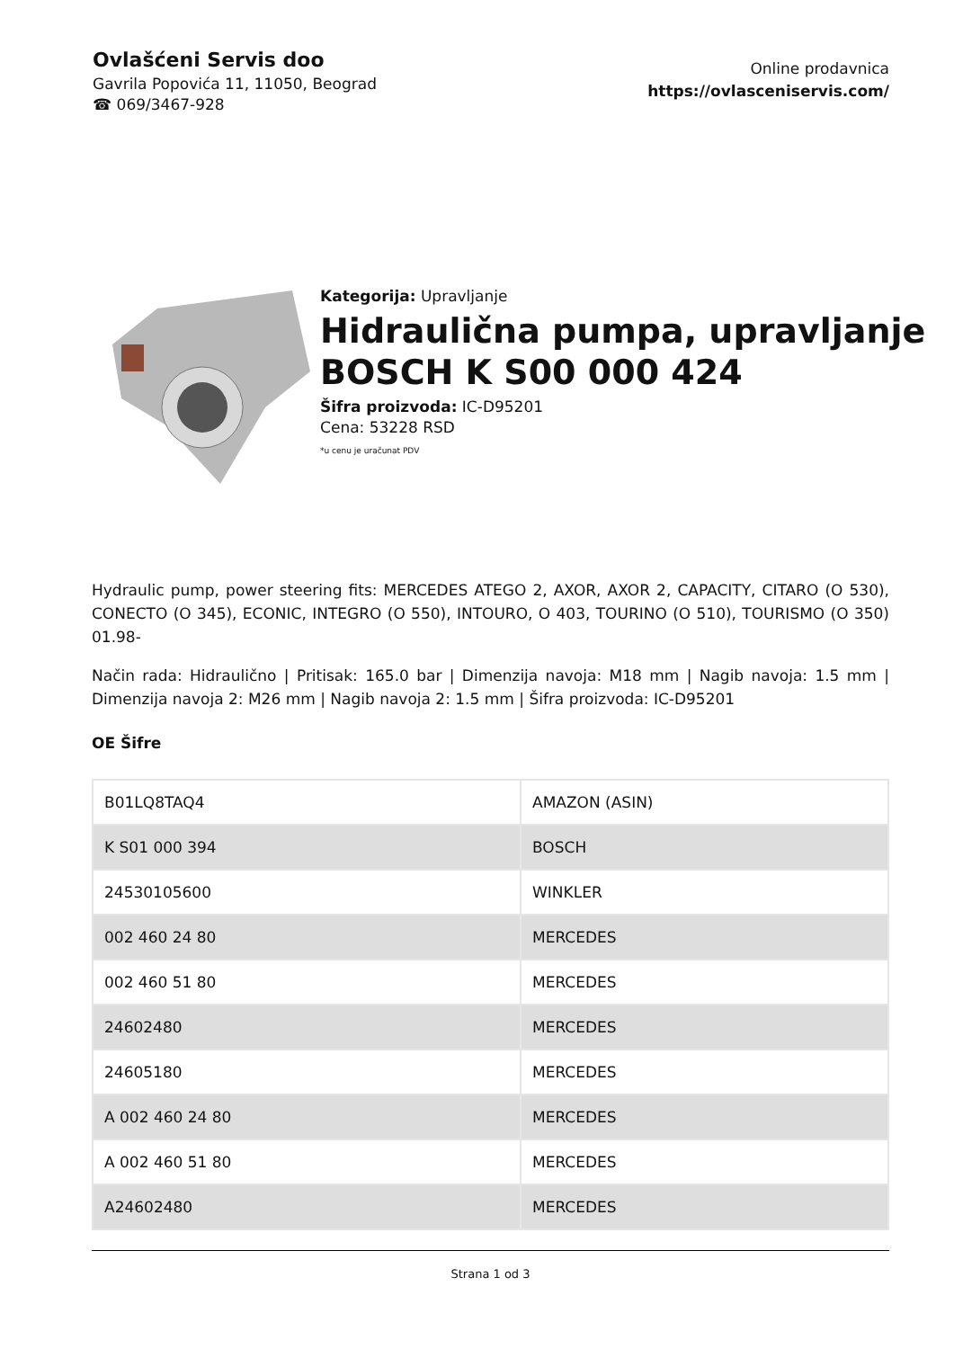Ovlašćeni Servis doo
Gavrila Popovića 11, 11050, Beograd
☎ 069/3467-928
Online prodavnica
https://ovlasceniservis.com/
Kategorija: Upravljanje
Hidraulična pumpa, upravljanje BOSCH K S00 000 424
Šifra proizvoda: IC-D95201
Cena: 53228 RSD
*u cenu je uračunat PDV
Hydraulic pump, power steering fits: MERCEDES ATEGO 2, AXOR, AXOR 2, CAPACITY, CITARO (O 530), CONECTO (O 345), ECONIC, INTEGRO (O 550), INTOURO, O 403, TOURINO (O 510), TOURISMO (O 350) 01.98-
Način rada: Hidraulično | Pritisak: 165.0 bar | Dimenzija navoja: M18 mm | Nagib navoja: 1.5 mm | Dimenzija navoja 2: M26 mm | Nagib navoja 2: 1.5 mm | Šifra proizvoda: IC-D95201
OE Šifre
| B01LQ8TAQ4 | AMAZON (ASIN) |
| K S01 000 394 | BOSCH |
| 24530105600 | WINKLER |
| 002 460 24 80 | MERCEDES |
| 002 460 51 80 | MERCEDES |
| 24602480 | MERCEDES |
| 24605180 | MERCEDES |
| A 002 460 24 80 | MERCEDES |
| A 002 460 51 80 | MERCEDES |
| A24602480 | MERCEDES |
Strana 1 od 3